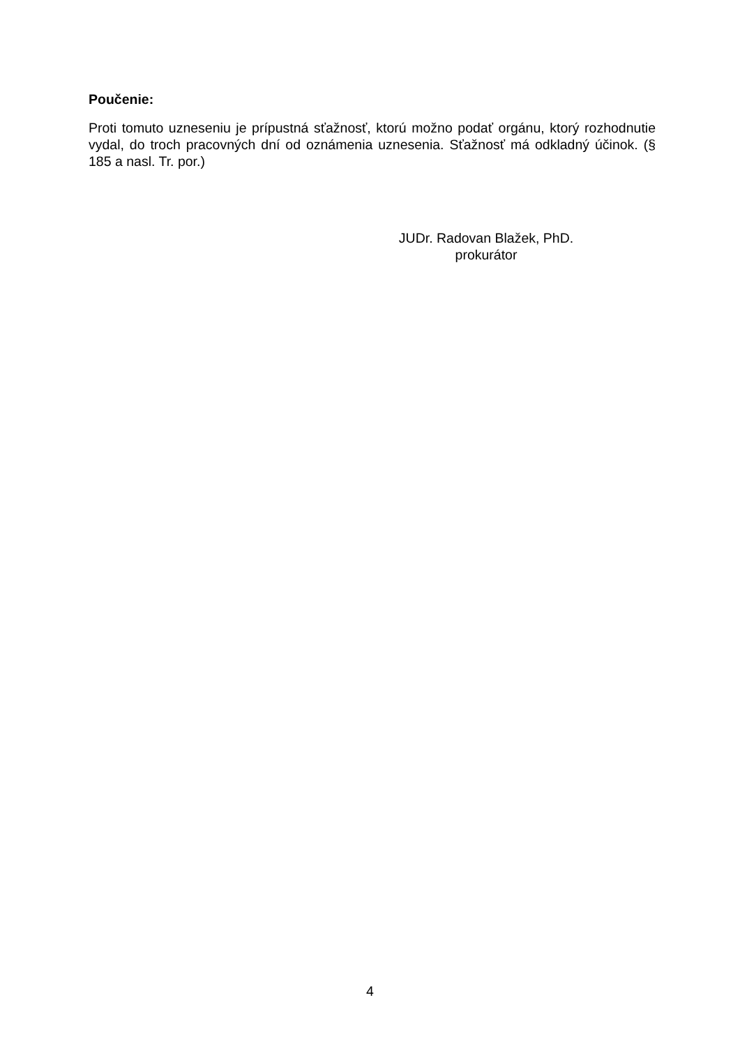Poučenie:
Proti tomuto uzneseniu je prípustná sťažnosť, ktorú možno podať orgánu, ktorý rozhodnutie vydal, do troch pracovných dní od oznámenia uznesenia. Sťažnosť má odkladný účinok. (§ 185 a nasl. Tr. por.)
JUDr. Radovan Blažek, PhD.
prokurátor
4